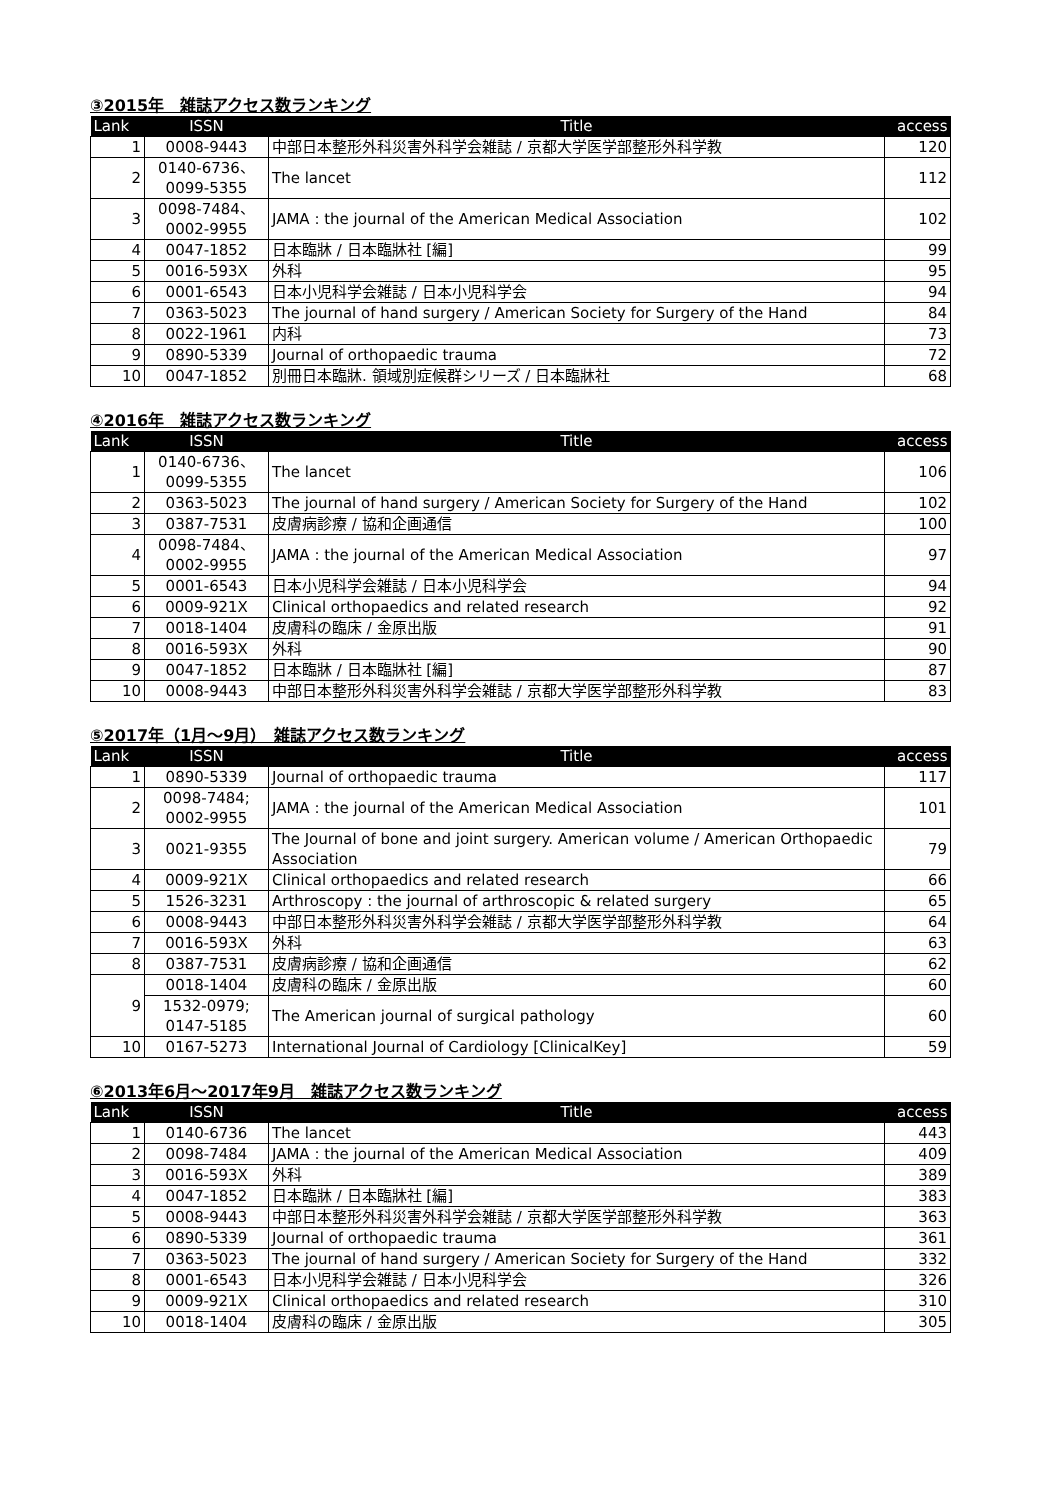③2015年　雑誌アクセス数ランキング
| Lank | ISSN | Title | access |
| --- | --- | --- | --- |
| 1 | 0008-9443 | 中部日本整形外科災害外科学会雑誌 / 京都大学医学部整形外科学教 | 120 |
| 2 | 0140-6736、 0099-5355 | The lancet | 112 |
| 3 | 0098-7484、 0002-9955 | JAMA : the journal of the American Medical Association | 102 |
| 4 | 0047-1852 | 日本臨牀 / 日本臨牀社 [編] | 99 |
| 5 | 0016-593X | 外科 | 95 |
| 6 | 0001-6543 | 日本小児科学会雑誌 / 日本小児科学会 | 94 |
| 7 | 0363-5023 | The journal of hand surgery / American Society for Surgery of the Hand | 84 |
| 8 | 0022-1961 | 内科 | 73 |
| 9 | 0890-5339 | Journal of orthopaedic trauma | 72 |
| 10 | 0047-1852 | 別冊日本臨牀. 領域別症候群シリーズ / 日本臨牀社 | 68 |
④2016年　雑誌アクセス数ランキング
| Lank | ISSN | Title | access |
| --- | --- | --- | --- |
| 1 | 0140-6736、 0099-5355 | The lancet | 106 |
| 2 | 0363-5023 | The journal of hand surgery / American Society for Surgery of the Hand | 102 |
| 3 | 0387-7531 | 皮膚病診療 / 協和企画通信 | 100 |
| 4 | 0098-7484、 0002-9955 | JAMA : the journal of the American Medical Association | 97 |
| 5 | 0001-6543 | 日本小児科学会雑誌 / 日本小児科学会 | 94 |
| 6 | 0009-921X | Clinical orthopaedics and related research | 92 |
| 7 | 0018-1404 | 皮膚科の臨床 / 金原出版 | 91 |
| 8 | 0016-593X | 外科 | 90 |
| 9 | 0047-1852 | 日本臨牀 / 日本臨牀社 [編] | 87 |
| 10 | 0008-9443 | 中部日本整形外科災害外科学会雑誌 / 京都大学医学部整形外科学教 | 83 |
⑤2017年（1月～9月）　雑誌アクセス数ランキング
| Lank | ISSN | Title | access |
| --- | --- | --- | --- |
| 1 | 0890-5339 | Journal of orthopaedic trauma | 117 |
| 2 | 0098-7484; 0002-9955 | JAMA : the journal of the American Medical Association | 101 |
| 3 | 0021-9355 | The Journal of bone and joint surgery. American volume / American Orthopaedic Association | 79 |
| 4 | 0009-921X | Clinical orthopaedics and related research | 66 |
| 5 | 1526-3231 | Arthroscopy : the journal of arthroscopic & related surgery | 65 |
| 6 | 0008-9443 | 中部日本整形外科災害外科学会雑誌 / 京都大学医学部整形外科学教 | 64 |
| 7 | 0016-593X | 外科 | 63 |
| 8 | 0387-7531 | 皮膚病診療 / 協和企画通信 | 62 |
| 9 | 0018-1404 | 皮膚科の臨床 / 金原出版 | 60 |
| | 1532-0979; 0147-5185 | The American journal of surgical pathology | 60 |
| 10 | 0167-5273 | International Journal of Cardiology [ClinicalKey] | 59 |
⑥2013年6月～2017年9月　雑誌アクセス数ランキング
| Lank | ISSN | Title | access |
| --- | --- | --- | --- |
| 1 | 0140-6736 | The lancet | 443 |
| 2 | 0098-7484 | JAMA : the journal of the American Medical Association | 409 |
| 3 | 0016-593X | 外科 | 389 |
| 4 | 0047-1852 | 日本臨牀 / 日本臨牀社 [編] | 383 |
| 5 | 0008-9443 | 中部日本整形外科災害外科学会雑誌 / 京都大学医学部整形外科学教 | 363 |
| 6 | 0890-5339 | Journal of orthopaedic trauma | 361 |
| 7 | 0363-5023 | The journal of hand surgery / American Society for Surgery of the Hand | 332 |
| 8 | 0001-6543 | 日本小児科学会雑誌 / 日本小児科学会 | 326 |
| 9 | 0009-921X | Clinical orthopaedics and related research | 310 |
| 10 | 0018-1404 | 皮膚科の臨床 / 金原出版 | 305 |